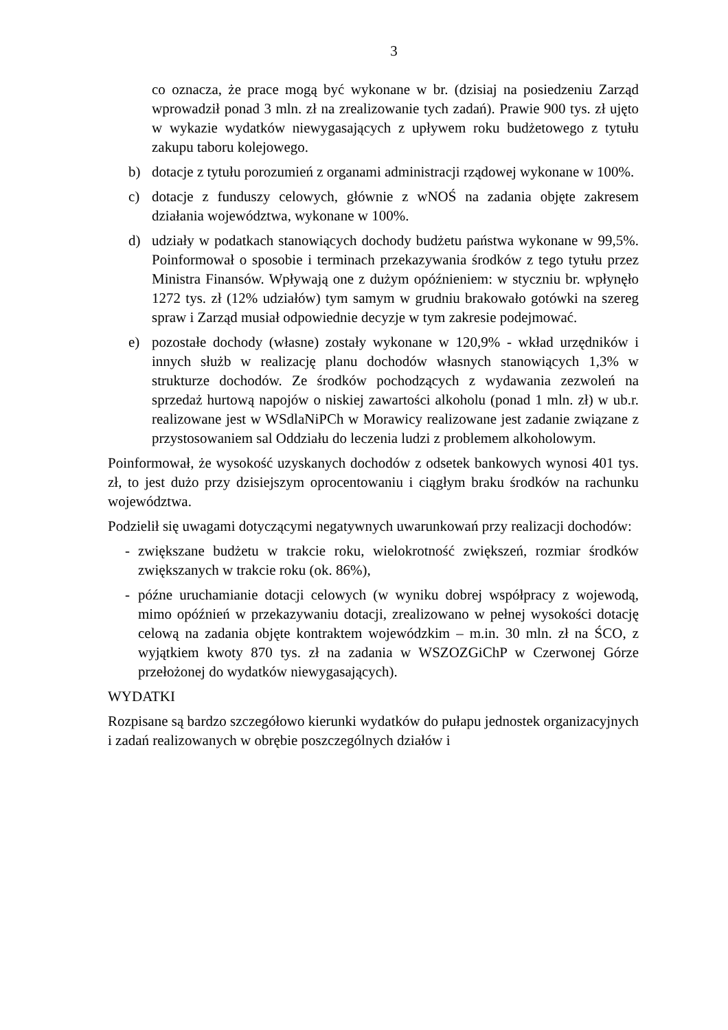3
co oznacza, że prace mogą być wykonane w br. (dzisiaj na posiedzeniu Zarząd wprowadził ponad 3 mln. zł na zrealizowanie tych zadań). Prawie 900 tys. zł ujęto w wykazie wydatków niewygasających z upływem roku budżetowego z tytułu zakupu taboru kolejowego.
b) dotacje z tytułu porozumień z organami administracji rządowej wykonane w 100%.
c) dotacje z funduszy celowych, głównie z wNOŚ na zadania objęte zakresem działania województwa, wykonane w 100%.
d) udziały w podatkach stanowiących dochody budżetu państwa wykonane w 99,5%. Poinformował o sposobie i terminach przekazywania środków z tego tytułu przez Ministra Finansów. Wpływają one z dużym opóźnieniem: w styczniu br. wpłynęło 1272 tys. zł (12% udziałów) tym samym w grudniu brakowało gotówki na szereg spraw i Zarząd musiał odpowiednie decyzje w tym zakresie podejmować.
e) pozostałe dochody (własne) zostały wykonane w 120,9% - wkład urzędników i innych służb w realizację planu dochodów własnych stanowiących 1,3% w strukturze dochodów. Ze środków pochodzących z wydawania zezwoleń na sprzedaż hurtową napojów o niskiej zawartości alkoholu (ponad 1 mln. zł) w ub.r. realizowane jest w WSdlaNiPCh w Morawicy realizowane jest zadanie związane z przystosowaniem sal Oddziału do leczenia ludzi z problemem alkoholowym.
Poinformował, że wysokość uzyskanych dochodów z odsetek bankowych wynosi 401 tys. zł, to jest dużo przy dzisiejszym oprocentowaniu i ciągłym braku środków na rachunku województwa.
Podzielił się uwagami dotyczącymi negatywnych uwarunkowań przy realizacji dochodów:
- zwiększane budżetu w trakcie roku, wielokrotność zwiększeń, rozmiar środków zwiększanych w trakcie roku (ok. 86%),
- późne uruchamianie dotacji celowych (w wyniku dobrej współpracy z wojewodą, mimo opóźnień w przekazywaniu dotacji, zrealizowano w pełnej wysokości dotację celową na zadania objęte kontraktem wojewódzkim – m.in. 30 mln. zł na ŚCO, z wyjątkiem kwoty 870 tys. zł na zadania w WSZOZGiChP w Czerwonej Górze przełożonej do wydatków niewygasających).
WYDATKI
Rozpisane są bardzo szczegółowo kierunki wydatków do pułapu jednostek organizacyjnych i zadań realizowanych w obrębie poszczególnych działów i